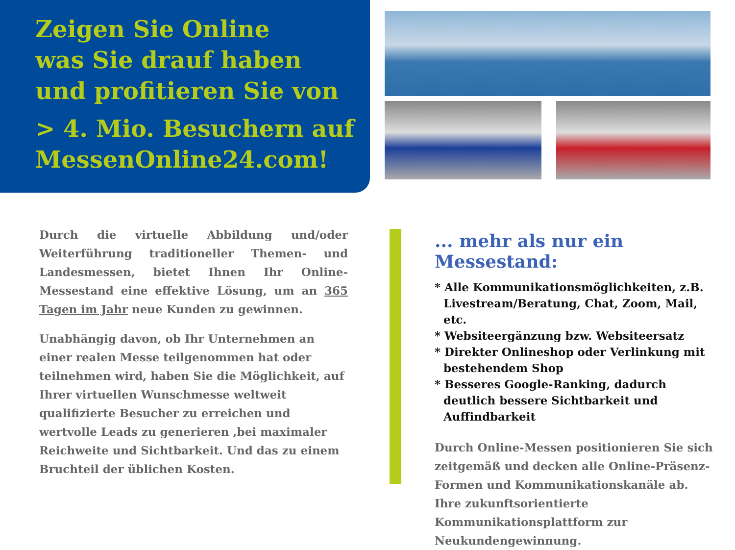Zeigen Sie Online
was Sie drauf haben
und profitieren Sie von
> 4. Mio. Besuchern auf
MessenOnline24.com!
Durch die virtuelle Abbildung und/oder Weiterführung traditioneller Themen- und Landesmessen, bietet Ihnen Ihr Online-Messestand eine effektive Lösung, um an 365 Tagen im Jahr neue Kunden zu gewinnen.
Unabhängig davon, ob Ihr Unternehmen an einer realen Messe teilgenommen hat oder teilnehmen wird, haben Sie die Möglichkeit, auf Ihrer virtuellen Wunschmesse weltweit qualifizierte Besucher zu erreichen und wertvolle Leads zu generieren ,bei maximaler Reichweite und Sichtbarkeit. Und das zu einem Bruchteil der üblichen Kosten.
... mehr als nur ein Messestand:
* Alle Kommunikationsmöglichkeiten, z.B. Livestream/Beratung, Chat, Zoom, Mail, etc.
* Websiteergänzung bzw. Websiteersatz
* Direkter Onlineshop oder Verlinkung mit bestehendem Shop
* Besseres Google-Ranking, dadurch deutlich bessere Sichtbarkeit und Auffindbarkeit
Durch Online-Messen positionieren Sie sich zeitgemäß und decken alle Online-Präsenz-Formen und Kommunikationskanäle ab.
Ihre zukunftsorientierte Kommunikationsplattform zur Neukundengewinnung.